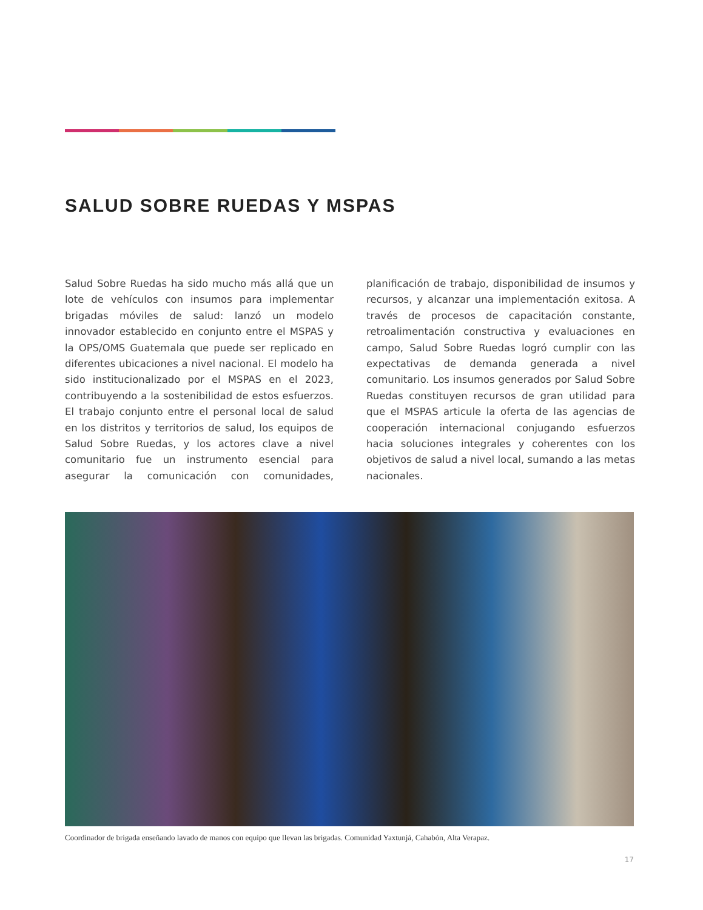SALUD SOBRE RUEDAS Y MSPAS
Salud Sobre Ruedas ha sido mucho más allá que un lote de vehículos con insumos para implementar brigadas móviles de salud: lanzó un modelo innovador establecido en conjunto entre el MSPAS y la OPS/OMS Guatemala que puede ser replicado en diferentes ubicaciones a nivel nacional. El modelo ha sido institucionalizado por el MSPAS en el 2023, contribuyendo a la sostenibilidad de estos esfuerzos. El trabajo conjunto entre el personal local de salud en los distritos y territorios de salud, los equipos de Salud Sobre Ruedas, y los actores clave a nivel comunitario fue un instrumento esencial para asegurar la comunicación con comunidades, planificación de trabajo, disponibilidad de insumos y recursos, y alcanzar una implementación exitosa. A través de procesos de capacitación constante, retroalimentación constructiva y evaluaciones en campo, Salud Sobre Ruedas logró cumplir con las expectativas de demanda generada a nivel comunitario. Los insumos generados por Salud Sobre Ruedas constituyen recursos de gran utilidad para que el MSPAS articule la oferta de las agencias de cooperación internacional conjugando esfuerzos hacia soluciones integrales y coherentes con los objetivos de salud a nivel local, sumando a las metas nacionales.
Coordinador de brigada enseñando lavado de manos con equipo que llevan las brigadas. Comunidad Yaxtunjá, Cahabón, Alta Verapaz.
17